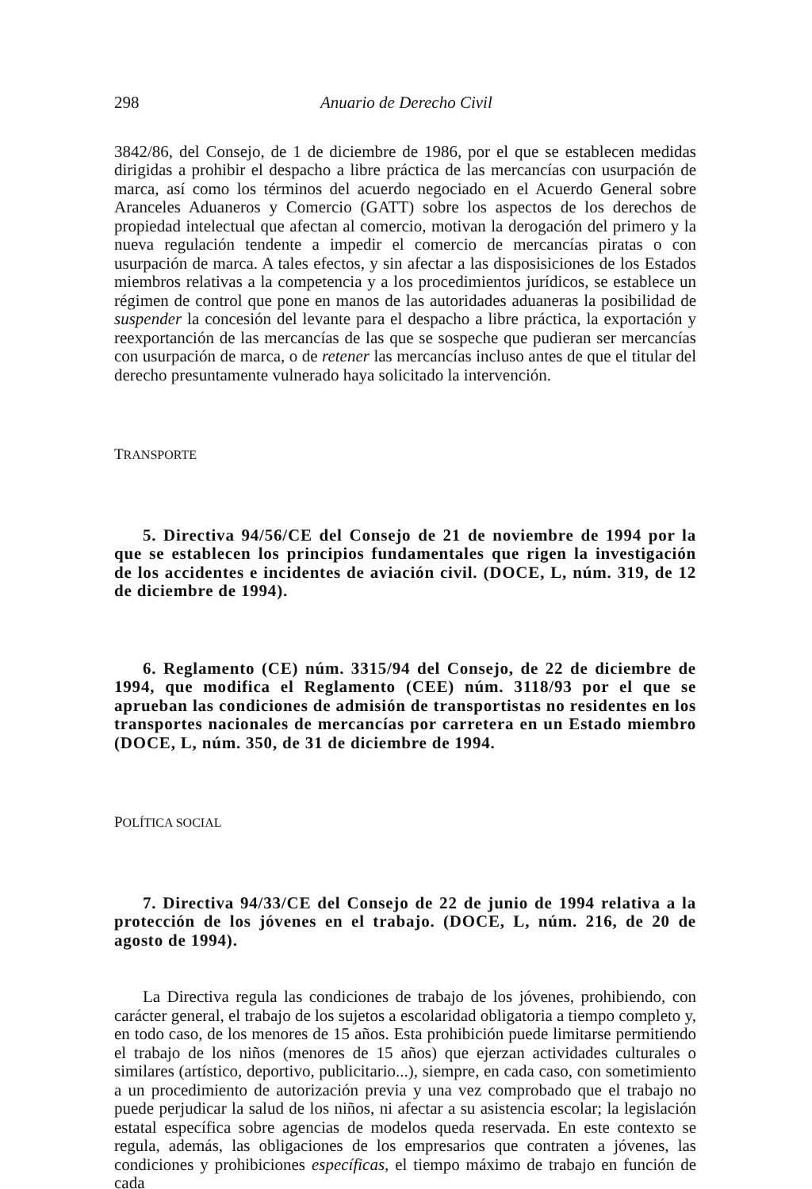298 Anuario de Derecho Civil
3842/86, del Consejo, de 1 de diciembre de 1986, por el que se establecen medidas dirigidas a prohibir el despacho a libre práctica de las mercancías con usurpación de marca, así como los términos del acuerdo negociado en el Acuerdo General sobre Aranceles Aduaneros y Comercio (GATT) sobre los aspectos de los derechos de propiedad intelectual que afectan al comercio, motivan la derogación del primero y la nueva regulación tendente a impedir el comercio de mercancías piratas o con usurpación de marca. A tales efectos, y sin afectar a las disposisiciones de los Estados miembros relativas a la competencia y a los procedimientos jurídicos, se establece un régimen de control que pone en manos de las autoridades aduaneras la posibilidad de suspender la concesión del levante para el despacho a libre práctica, la exportación y reexportanción de las mercancías de las que se sospeche que pudieran ser mercancías con usurpación de marca, o de retener las mercancías incluso antes de que el titular del derecho presuntamente vulnerado haya solicitado la intervención.
TRANSPORTE
5. Directiva 94/56/CE del Consejo de 21 de noviembre de 1994 por la que se establecen los principios fundamentales que rigen la investigación de los accidentes e incidentes de aviación civil. (DOCE, L, núm. 319, de 12 de diciembre de 1994).
6. Reglamento (CE) núm. 3315/94 del Consejo, de 22 de diciembre de 1994, que modifica el Reglamento (CEE) núm. 3118/93 por el que se aprueban las condiciones de admisión de transportistas no residentes en los transportes nacionales de mercancías por carretera en un Estado miembro (DOCE, L, núm. 350, de 31 de diciembre de 1994.
POLÍTICA SOCIAL
7. Directiva 94/33/CE del Consejo de 22 de junio de 1994 relativa a la protección de los jóvenes en el trabajo. (DOCE, L, núm. 216, de 20 de agosto de 1994).
La Directiva regula las condiciones de trabajo de los jóvenes, prohibiendo, con carácter general, el trabajo de los sujetos a escolaridad obligatoria a tiempo completo y, en todo caso, de los menores de 15 años. Esta prohibición puede limitarse permitiendo el trabajo de los niños (menores de 15 años) que ejerzan actividades culturales o similares (artístico, deportivo, publicitario...), siempre, en cada caso, con sometimiento a un procedimiento de autorización previa y una vez comprobado que el trabajo no puede perjudicar la salud de los niños, ni afectar a su asistencia escolar; la legislación estatal específica sobre agencias de modelos queda reservada. En este contexto se regula, además, las obligaciones de los empresarios que contraten a jóvenes, las condiciones y prohibiciones específicas, el tiempo máximo de trabajo en función de cada